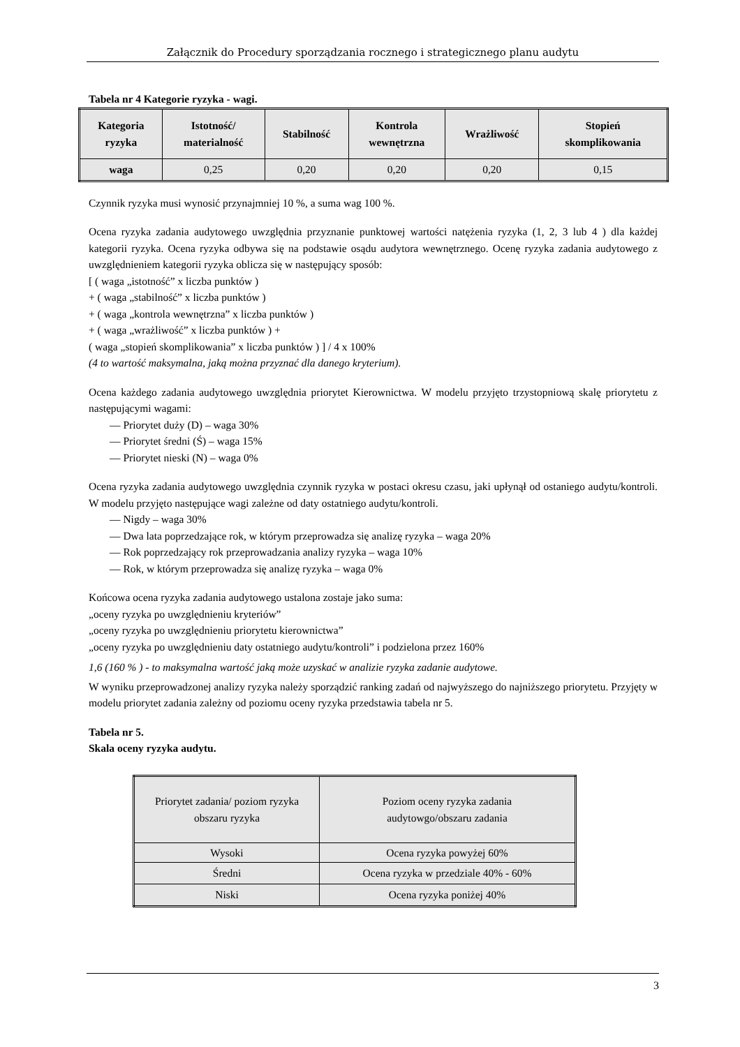Załącznik do Procedury sporządzania rocznego i strategicznego planu audytu
Tabela nr 4 Kategorie ryzyka - wagi.
| Kategoria ryzyka | Istotność/ materialność | Stabilność | Kontrola wewnętrzna | Wrażliwość | Stopień skomplikowania |
| --- | --- | --- | --- | --- | --- |
| waga | 0,25 | 0,20 | 0,20 | 0,20 | 0,15 |
Czynnik ryzyka musi wynosić przynajmniej 10 %, a suma wag 100 %.
Ocena ryzyka zadania audytowego uwzględnia przyznanie punktowej wartości natężenia ryzyka (1, 2, 3 lub 4 ) dla każdej kategorii ryzyka. Ocena ryzyka odbywa się na podstawie osądu audytora wewnętrznego. Ocenę ryzyka zadania audytowego z uwzględnieniem kategorii ryzyka oblicza się w następujący sposób:
[ ( waga „istotność” x liczba punktów )
+ ( waga „stabilność” x liczba punktów )
+ ( waga „kontrola wewnętrzna” x liczba punktów )
+ ( waga „wrażliwość” x liczba punktów ) +
( waga „stopień skomplikowania” x liczba punktów ) ] / 4 x 100%
(4 to wartość maksymalna, jaką można przyznać dla danego kryterium).
Ocena każdego zadania audytowego uwzględnia priorytet Kierownictwa. W modelu przyjęto trzystopniową skalę priorytetu z następującymi wagami:
— Priorytet duży (D) – waga 30%
— Priorytet średni (Ś) – waga 15%
— Priorytet nieski (N) – waga 0%
Ocena ryzyka zadania audytowego uwzględnia czynnik ryzyka w postaci okresu czasu, jaki upłynął od ostaniego audytu/kontroli. W modelu przyjęto następujące wagi zależne od daty ostatniego audytu/kontroli.
— Nigdy – waga 30%
— Dwa lata poprzedzające rok, w którym przeprowadza się analizę ryzyka – waga 20%
— Rok poprzedzający rok przeprowadzania analizy ryzyka – waga 10%
— Rok, w którym przeprowadza się analizę ryzyka – waga 0%
Końcowa ocena ryzyka zadania audytowego ustalona zostaje jako suma:
„oceny ryzyka po uwzględnieniu kryteriów”
„oceny ryzyka po uwzględnieniu priorytetu kierownictwa”
„oceny ryzyka po uwzględnieniu daty ostatniego audytu/kontroli” i podzielona przez 160%
1,6 (160 % ) - to maksymalna wartość jaką może uzyskać w analizie ryzyka zadanie audytowe.
W wyniku przeprowadzonej analizy ryzyka należy sporządzić ranking zadań od najwyższego do najniższego priorytetu. Przyjęty w modelu priorytet zadania zależny od poziomu oceny ryzyka przedstawia tabela nr 5.
Tabela nr 5.
Skala oceny ryzyka audytu.
| Priorytet zadania/ poziom ryzyka obszaru ryzyka | Poziom oceny ryzyka zadania audytowgo/obszaru zadania |
| Wysoki | Ocena ryzyka powyżej 60% |
| Średni | Ocena ryzyka w przedziale 40% - 60% |
| Niski | Ocena ryzyka poniżej 40% |
3